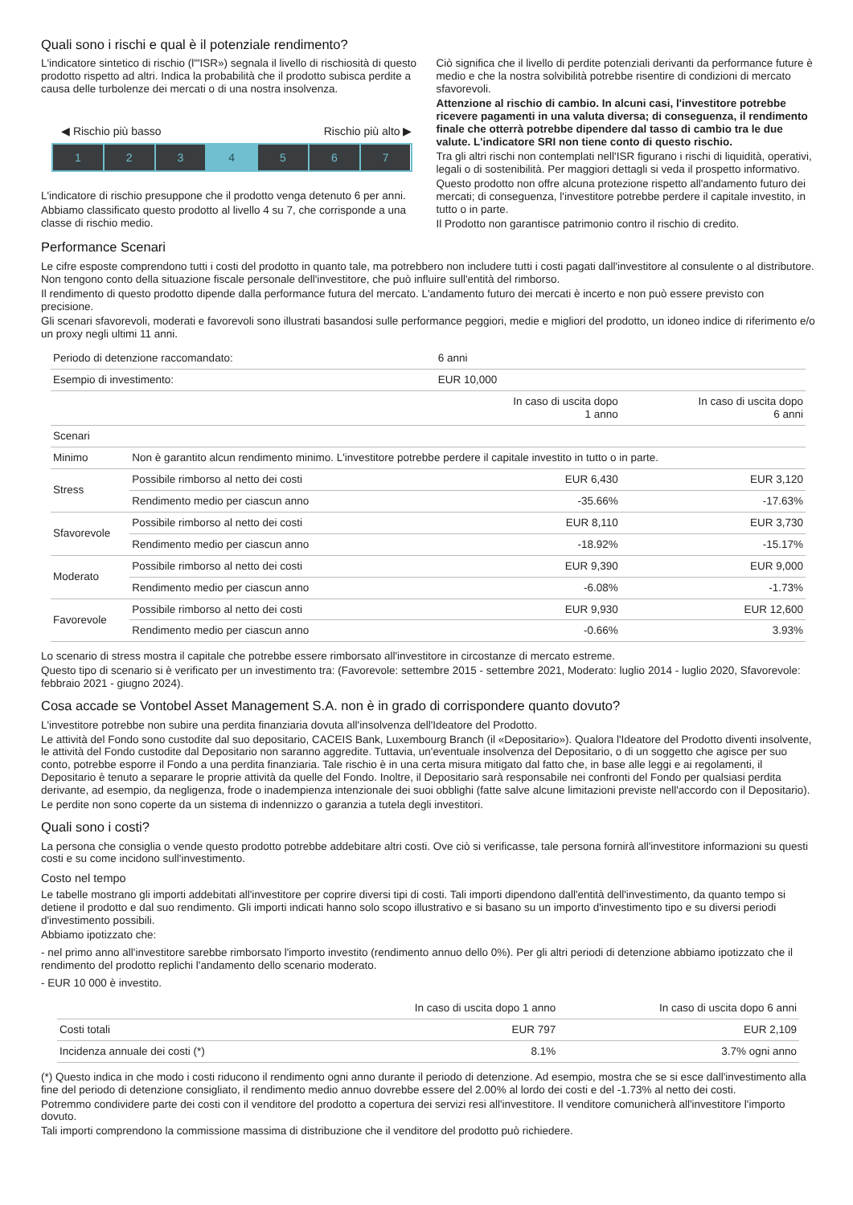Quali sono i rischi e qual è il potenziale rendimento?
L'indicatore sintetico di rischio (l'"ISR») segnala il livello di rischiosità di questo prodotto rispetto ad altri. Indica la probabilità che il prodotto subisca perdite a causa delle turbolenze dei mercati o di una nostra insolvenza.
◀ Rischio più basso Rischio più alto ▶
1 2 3 4 5 6 7
L'indicatore di rischio presuppone che il prodotto venga detenuto 6 per anni.
Abbiamo classificato questo prodotto al livello 4 su 7, che corrisponde a una classe di rischio medio.
Ciò significa che il livello di perdite potenziali derivanti da performance future è medio e che la nostra solvibilità potrebbe risentire di condizioni di mercato sfavorevoli.
Attenzione al rischio di cambio. In alcuni casi, l'investitore potrebbe ricevere pagamenti in una valuta diversa; di conseguenza, il rendimento finale che otterrà potrebbe dipendere dal tasso di cambio tra le due valute. L'indicatore SRI non tiene conto di questo rischio.
Tra gli altri rischi non contemplati nell'ISR figurano i rischi di liquidità, operativi, legali o di sostenibilità. Per maggiori dettagli si veda il prospetto informativo.
Questo prodotto non offre alcuna protezione rispetto all'andamento futuro dei mercati; di conseguenza, l'investitore potrebbe perdere il capitale investito, in tutto o in parte.
Il Prodotto non garantisce patrimonio contro il rischio di credito.
Performance Scenari
Le cifre esposte comprendono tutti i costi del prodotto in quanto tale, ma potrebbero non includere tutti i costi pagati dall'investitore al consulente o al distributore. Non tengono conto della situazione fiscale personale dell'investitore, che può influire sull'entità del rimborso.
Il rendimento di questo prodotto dipende dalla performance futura del mercato. L'andamento futuro dei mercati è incerto e non può essere previsto con precisione.
Gli scenari sfavorevoli, moderati e favorevoli sono illustrati basandosi sulle performance peggiori, medie e migliori del prodotto, un idoneo indice di riferimento e/o un proxy negli ultimi 11 anni.
| Periodo di detenzione raccomandato: | | 6 anni | |
| Esempio di investimento: | | EUR 10,000 | |
| | | In caso di uscita dopo 1 anno | In caso di uscita dopo 6 anni |
| Scenari | | | |
| Minimo | Non è garantito alcun rendimento minimo. L'investitore potrebbe perdere il capitale investito in tutto o in parte. | | |
| Stress | Possibile rimborso al netto dei costi | EUR 6,430 | EUR 3,120 |
| | Rendimento medio per ciascun anno | -35.66% | -17.63% |
| Sfavorevole | Possibile rimborso al netto dei costi | EUR 8,110 | EUR 3,730 |
| | Rendimento medio per ciascun anno | -18.92% | -15.17% |
| Moderato | Possibile rimborso al netto dei costi | EUR 9,390 | EUR 9,000 |
| | Rendimento medio per ciascun anno | -6.08% | -1.73% |
| Favorevole | Possibile rimborso al netto dei costi | EUR 9,930 | EUR 12,600 |
| | Rendimento medio per ciascun anno | -0.66% | 3.93% |
Lo scenario di stress mostra il capitale che potrebbe essere rimborsato all'investitore in circostanze di mercato estreme.
Questo tipo di scenario si è verificato per un investimento tra: (Favorevole: settembre 2015 - settembre 2021, Moderato: luglio 2014 - luglio 2020, Sfavorevole: febbraio 2021 - giugno 2024).
Cosa accade se Vontobel Asset Management S.A. non è in grado di corrispondere quanto dovuto?
L'investitore potrebbe non subire una perdita finanziaria dovuta all'insolvenza dell'Ideatore del Prodotto.
Le attività del Fondo sono custodite dal suo depositario, CACEIS Bank, Luxembourg Branch (il «Depositario»). Qualora l'Ideatore del Prodotto diventi insolvente, le attività del Fondo custodite dal Depositario non saranno aggredite. Tuttavia, un'eventuale insolvenza del Depositario, o di un soggetto che agisce per suo conto, potrebbe esporre il Fondo a una perdita finanziaria. Tale rischio è in una certa misura mitigato dal fatto che, in base alle leggi e ai regolamenti, il Depositario è tenuto a separare le proprie attività da quelle del Fondo. Inoltre, il Depositario sarà responsabile nei confronti del Fondo per qualsiasi perdita derivante, ad esempio, da negligenza, frode o inadempienza intenzionale dei suoi obblighi (fatte salve alcune limitazioni previste nell'accordo con il Depositario).
Le perdite non sono coperte da un sistema di indennizzo o garanzia a tutela degli investitori.
Quali sono i costi?
La persona che consiglia o vende questo prodotto potrebbe addebitare altri costi. Ove ciò si verificasse, tale persona fornirà all'investitore informazioni su questi costi e su come incidono sull'investimento.
Costo nel tempo
Le tabelle mostrano gli importi addebitati all'investitore per coprire diversi tipi di costi. Tali importi dipendono dall'entità dell'investimento, da quanto tempo si detiene il prodotto e dal suo rendimento. Gli importi indicati hanno solo scopo illustrativo e si basano su un importo d'investimento tipo e su diversi periodi d'investimento possibili.
Abbiamo ipotizzato che:
- nel primo anno all'investitore sarebbe rimborsato l'importo investito (rendimento annuo dello 0%). Per gli altri periodi di detenzione abbiamo ipotizzato che il rendimento del prodotto replichi l'andamento dello scenario moderato.
- EUR 10 000 è investito.
| | In caso di uscita dopo 1 anno | In caso di uscita dopo 6 anni |
| --- | --- | --- |
| Costi totali | EUR 797 | EUR 2,109 |
| Incidenza annuale dei costi (*) | 8.1% | 3.7% ogni anno |
(*) Questo indica in che modo i costi riducono il rendimento ogni anno durante il periodo di detenzione. Ad esempio, mostra che se si esce dall'investimento alla fine del periodo di detenzione consigliato, il rendimento medio annuo dovrebbe essere del 2.00% al lordo dei costi e del -1.73% al netto dei costi.
Potremmo condividere parte dei costi con il venditore del prodotto a copertura dei servizi resi all'investitore. Il venditore comunicherà all'investitore l'importo dovuto.
Tali importi comprendono la commissione massima di distribuzione che il venditore del prodotto può richiedere.